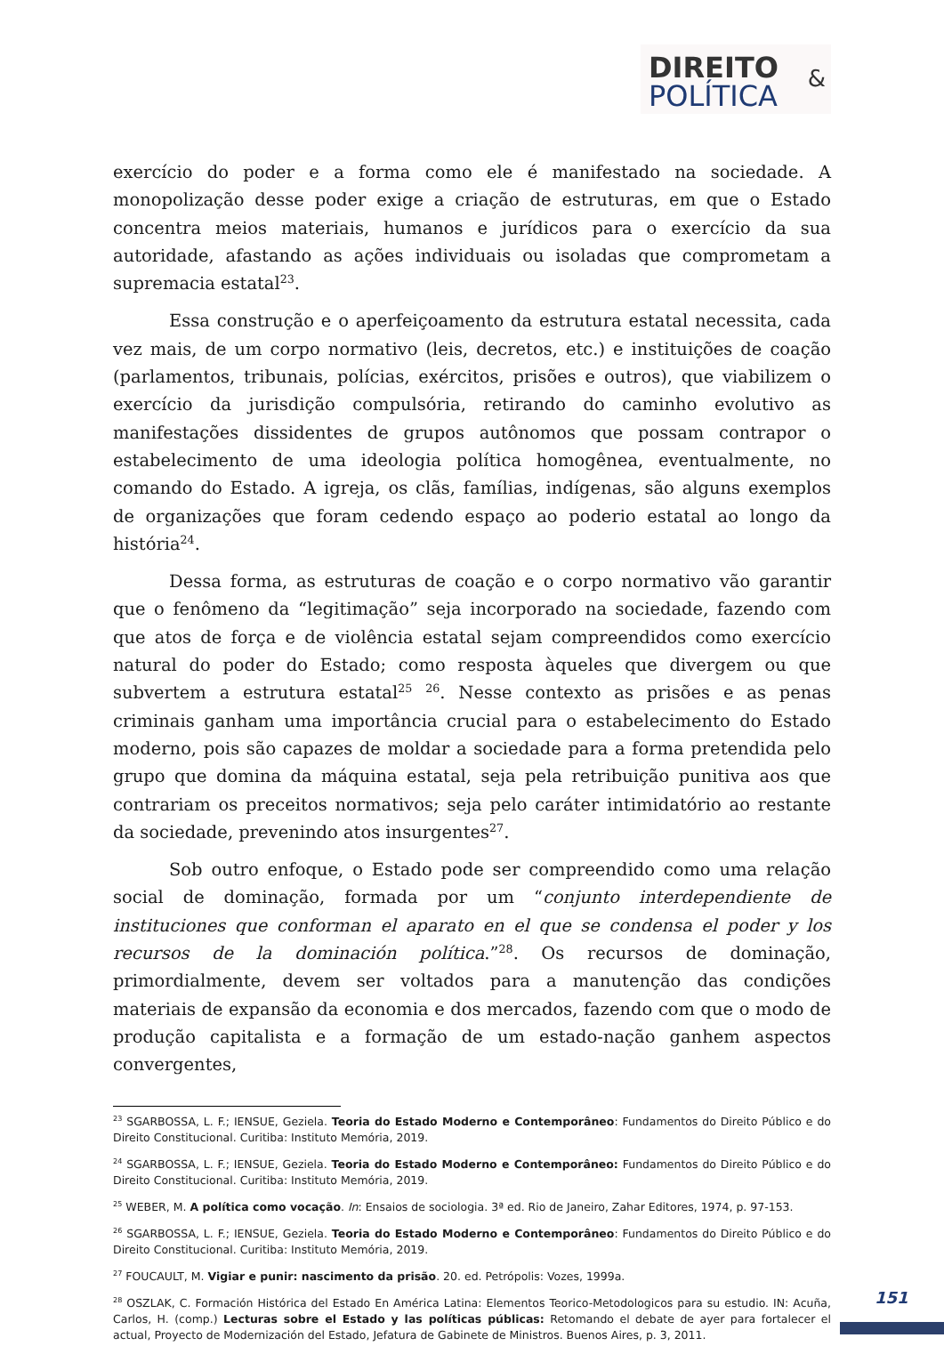DIREITO
POLÍTICA
&
exercício do poder e a forma como ele é manifestado na sociedade. A monopolização desse poder exige a criação de estruturas, em que o Estado concentra meios materiais, humanos e jurídicos para o exercício da sua autoridade, afastando as ações individuais ou isoladas que comprometam a supremacia estatal<sup>23</sup>.
Essa construção e o aperfeiçoamento da estrutura estatal necessita, cada vez mais, de um corpo normativo (leis, decretos, etc.) e instituições de coação (parlamentos, tribunais, polícias, exércitos, prisões e outros), que viabilizem o exercício da jurisdição compulsória, retirando do caminho evolutivo as manifestações dissidentes de grupos autônomos que possam contrapor o estabelecimento de uma ideologia política homogênea, eventualmente, no comando do Estado. A igreja, os clãs, famílias, indígenas, são alguns exemplos de organizações que foram cedendo espaço ao poderio estatal ao longo da história<sup>24</sup>.
Dessa forma, as estruturas de coação e o corpo normativo vão garantir que o fenômeno da “legitimação” seja incorporado na sociedade, fazendo com que atos de força e de violência estatal sejam compreendidos como exercício natural do poder do Estado; como resposta àqueles que divergem ou que subvertem a estrutura estatal<sup>25</sup> <sup>26</sup>. Nesse contexto as prisões e as penas criminais ganham uma importância crucial para o estabelecimento do Estado moderno, pois são capazes de moldar a sociedade para a forma pretendida pelo grupo que domina da máquina estatal, seja pela retribuição punitiva aos que contrariam os preceitos normativos; seja pelo caráter intimidatório ao restante da sociedade, prevenindo atos insurgentes<sup>27</sup>.
Sob outro enfoque, o Estado pode ser compreendido como uma relação social de dominação, formada por um “conjunto interdependiente de instituciones que conforman el aparato en el que se condensa el poder y los recursos de la dominación política.”<sup>28</sup>. Os recursos de dominação, primordialmente, devem ser voltados para a manutenção das condições materiais de expansão da economia e dos mercados, fazendo com que o modo de produção capitalista e a formação de um estado-nação ganhem aspectos convergentes,
<sup>23</sup> SGARBOSSA, L. F.; IENSUE, Geziela. Teoria do Estado Moderno e Contemporâneo: Fundamentos do Direito Público e do Direito Constitucional. Curitiba: Instituto Memória, 2019.
<sup>24</sup> SGARBOSSA, L. F.; IENSUE, Geziela. Teoria do Estado Moderno e Contemporâneo: Fundamentos do Direito Público e do Direito Constitucional. Curitiba: Instituto Memória, 2019.
<sup>25</sup> WEBER, M. A política como vocação. In: Ensaios de sociologia. 3ª ed. Rio de Janeiro, Zahar Editores, 1974, p. 97-153.
<sup>26</sup> SGARBOSSA, L. F.; IENSUE, Geziela. Teoria do Estado Moderno e Contemporâneo: Fundamentos do Direito Público e do Direito Constitucional. Curitiba: Instituto Memória, 2019.
<sup>27</sup> FOUCAULT, M. Vigiar e punir: nascimento da prisão. 20. ed. Petrópolis: Vozes, 1999a.
<sup>28</sup> OSZLAK, C. Formación Histórica del Estado En América Latina: Elementos Teorico-Metodologicos para su estudio. IN: Acuña, Carlos, H. (comp.) Lecturas sobre el Estado y las políticas públicas: Retomando el debate de ayer para fortalecer el actual, Proyecto de Modernización del Estado, Jefatura de Gabinete de Ministros. Buenos Aires, p. 3, 2011.
151